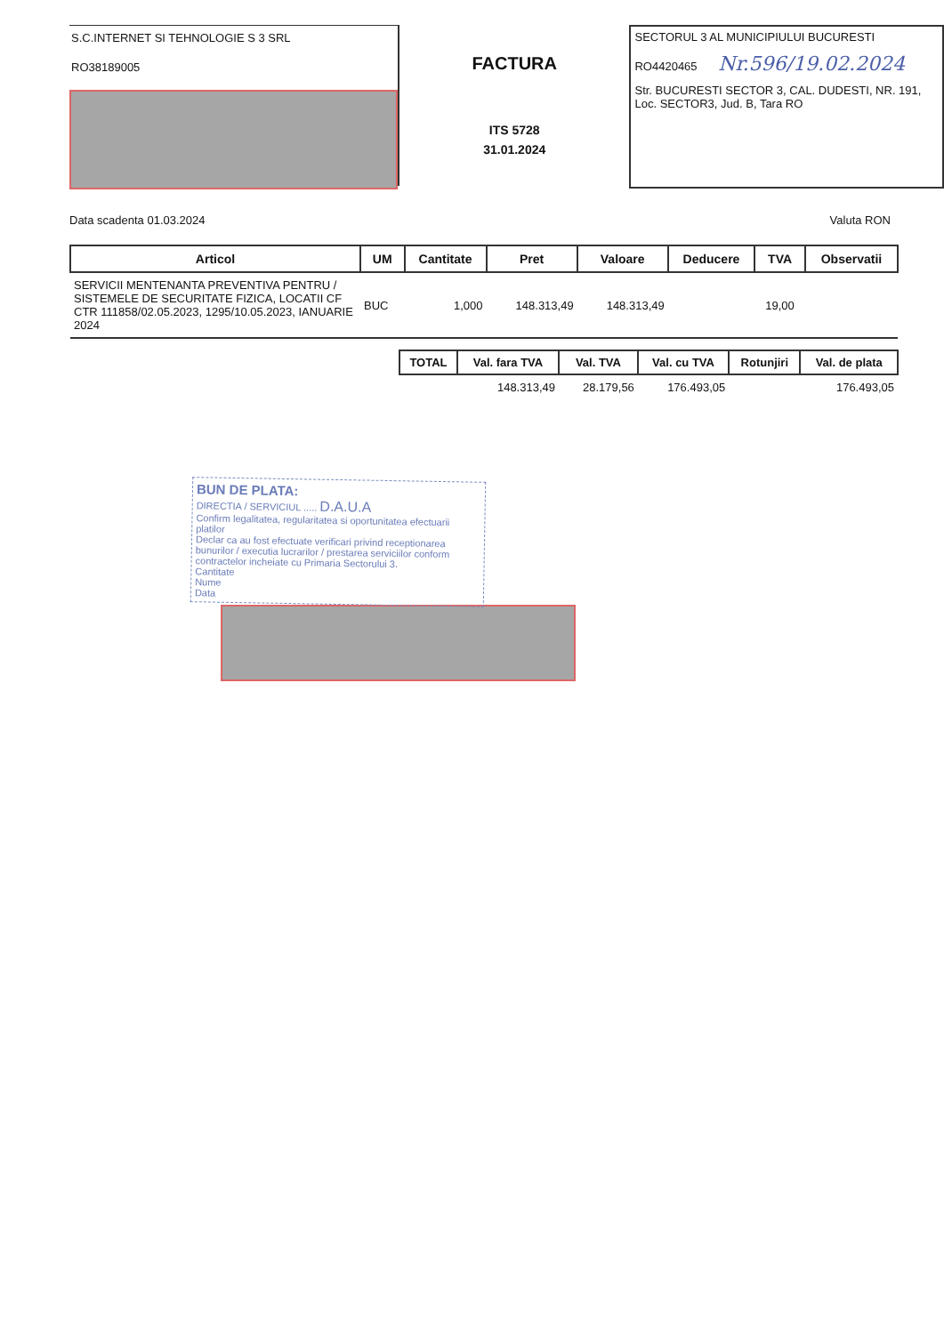S.C.INTERNET SI TEHNOLOGIE S 3 SRL
RO38189005
FACTURA
ITS 5728
31.01.2024
SECTORUL 3 AL MUNICIPIULUI BUCURESTI
RO4420465 Nr.596/19.02.2024
Str. BUCURESTI SECTOR 3, CAL. DUDESTI, NR. 191, Loc. SECTOR3, Jud. B, Tara RO
Data scadenta 01.03.2024 Valuta RON
| Articol | UM | Cantitate | Pret | Valoare | Deducere | TVA | Observatii |
| --- | --- | --- | --- | --- | --- | --- | --- |
| SERVICII MENTENANTA PREVENTIVA PENTRU / SISTEMELE DE SECURITATE FIZICA, LOCATII CF CTR 111858/02.05.2023, 1295/10.05.2023, IANUARIE 2024 | BUC | 1,000 | 148.313,49 | 148.313,49 | | 19,00 | |
| TOTAL | Val. fara TVA | Val. TVA | Val. cu TVA | Rotunjiri | Val. de plata |
| --- | --- | --- | --- | --- | --- |
| | 148.313,49 | 28.179,56 | 176.493,05 | | 176.493,05 |
BUN DE PLATA:
DIRECTIA / SERVICIUL ..... D.A.U.A
Confirm legalitatea, regularitatea si oportunitatea efectuarii platilor
Declar ca au fost efectuate verificari privind receptionarea bunurilor / executia lucrarilor / prestarea serviciilor conform contractelor incheiate cu Primaria Sectorului 3.
Cantitate
Nume
Data